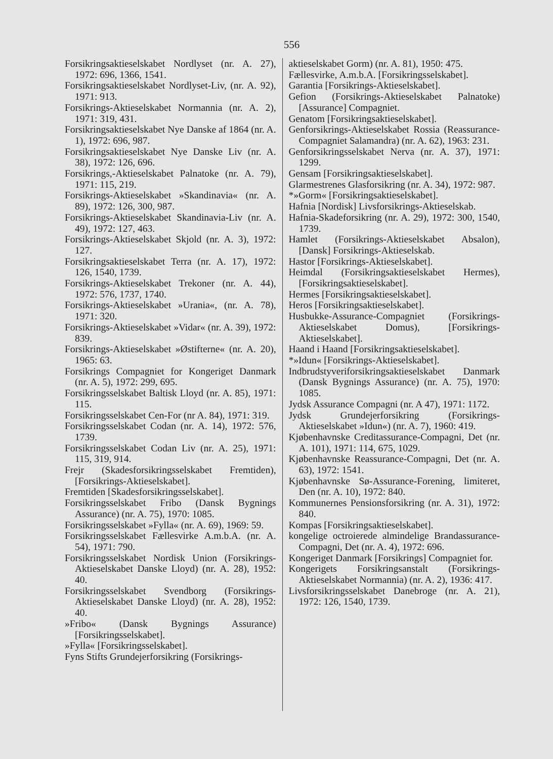556
Forsikringsaktieselskabet Nordlyset (nr. A. 27), 1972: 696, 1366, 1541.
Forsikringsaktieselskabet Nordlyset-Liv, (nr. A. 92), 1971: 913.
Forsikrings-Aktieselskabet Normannia (nr. A. 2), 1971: 319, 431.
Forsikringsaktieselskabet Nye Danske af 1864 (nr. A. 1), 1972: 696, 987.
Forsikringsaktieselskabet Nye Danske Liv (nr. A. 38), 1972: 126, 696.
Forsikrings,-Aktieselskabet Palnatoke (nr. A. 79), 1971: 115, 219.
Forsikrings-Aktieselskabet »Skandinavia« (nr. A. 89), 1972: 126, 300, 987.
Forsikrings-Aktieselskabet Skandinavia-Liv (nr. A. 49), 1972: 127, 463.
Forsikrings-Aktieselskabet Skjold (nr. A. 3), 1972: 127.
Forsikringsaktieselskabet Terra (nr. A. 17), 1972: 126, 1540, 1739.
Forsikrings-Aktieselskabet Trekoner (nr. A. 44), 1972: 576, 1737, 1740.
Forsikrings-Aktieselskabet »Urania«, (nr. A. 78), 1971: 320.
Forsikrings-Aktieselskabet »Vidar« (nr. A. 39), 1972: 839.
Forsikrings-Aktieselskabet »Østifterne« (nr. A. 20), 1965: 63.
Forsikrings Compagniet for Kongeriget Danmark (nr. A. 5), 1972: 299, 695.
Forsikringsselskabet Baltisk Lloyd (nr. A. 85), 1971: 115.
Forsikringsselskabet Cen-For (nr A. 84), 1971: 319.
Forsikringsselskabet Codan (nr. A. 14), 1972: 576, 1739.
Forsikringsselskabet Codan Liv (nr. A. 25), 1971: 115, 319, 914.
Frejr (Skadesforsikringsselskabet Fremtiden), [Forsikrings-Aktieselskabet].
Fremtiden [Skadesforsikringsselskabet].
Forsikringsselskabet Fribo (Dansk Bygnings Assurance) (nr. A. 75), 1970: 1085.
Forsikringsselskabet »Fylla« (nr. A. 69), 1969: 59.
Forsikringsselskabet Fællesvirke A.m.b.A. (nr. A. 54), 1971: 790.
Forsikringsselskabet Nordisk Union (Forsikrings-Aktieselskabet Danske Lloyd) (nr. A. 28), 1952: 40.
Forsikringsselskabet Svendborg (Forsikrings-Aktieselskabet Danske Lloyd) (nr. A. 28), 1952: 40.
»Fribo« (Dansk Bygnings Assurance) [Forsikringsselskabet].
»Fylla« [Forsikringsselskabet].
Fyns Stifts Grundejerforsikring (Forsikrings-
aktieselskabet Gorm) (nr. A. 81), 1950: 475.
Fællesvirke, A.m.b.A. [Forsikringsselskabet].
Garantia [Forsikrings-Aktieselskabet].
Gefion (Forsikrings-Aktieselskabet Palnatoke) [Assurance] Compagniet.
Genatom [Forsikringsaktieselskabet].
Genforsikrings-Aktieselskabet Rossia (Reassurance-Compagniet Salamandra) (nr. A. 62), 1963: 231.
Genforsikringsselskabet Nerva (nr. A. 37), 1971: 1299.
Gensam [Forsikringsaktieselskabet].
Glarmestrenes Glasforsikring (nr. A. 34), 1972: 987.
*»Gorm« [Forsikringsaktieselskabet].
Hafnia [Nordisk] Livsforsikrings-Aktieselskab.
Hafnia-Skadeforsikring (nr. A. 29), 1972: 300, 1540, 1739.
Hamlet (Forsikrings-Aktieselskabet Absalon), [Dansk] Forsikrings-Aktieselskab.
Hastor [Forsikrings-Aktieselskabet].
Heimdal (Forsikringsaktieselskabet Hermes), [Forsikringsaktieselskabet].
Hermes [Forsikringsaktieselskabet].
Heros [Forsikringsaktieselskabet].
Husbukke-Assurance-Compagniet (Forsikrings-Aktieselskabet Domus), [Forsikrings-Aktieselskabet].
Haand i Haand [Forsikringsaktieselskabet].
*»Idun« [Forsikrings-Aktieselskabet].
Indbrudstyveriforsikringsaktieselskabet Danmark (Dansk Bygnings Assurance) (nr. A. 75), 1970: 1085.
Jydsk Assurance Compagni (nr. A 47), 1971: 1172.
Jydsk Grundejerforsikring (Forsikrings-Aktieselskabet »Idun«) (nr. A. 7), 1960: 419.
Kjøbenhavnske Creditassurance-Compagni, Det (nr. A. 101), 1971: 114, 675, 1029.
Kjøbenhavnske Reassurance-Compagni, Det (nr. A. 63), 1972: 1541.
Kjøbenhavnske Sø-Assurance-Forening, limiteret, Den (nr. A. 10), 1972: 840.
Kommunernes Pensionsforsikring (nr. A. 31), 1972: 840.
Kompas [Forsikringsaktieselskabet].
kongelige octroierede almindelige Brandassurance-Compagni, Det (nr. A. 4), 1972: 696.
Kongeriget Danmark [Forsikrings] Compagniet for.
Kongerigets Forsikringsanstalt (Forsikrings-Aktieselskabet Normannia) (nr. A. 2), 1936: 417.
Livsforsikringsselskabet Danebroge (nr. A. 21), 1972: 126, 1540, 1739.